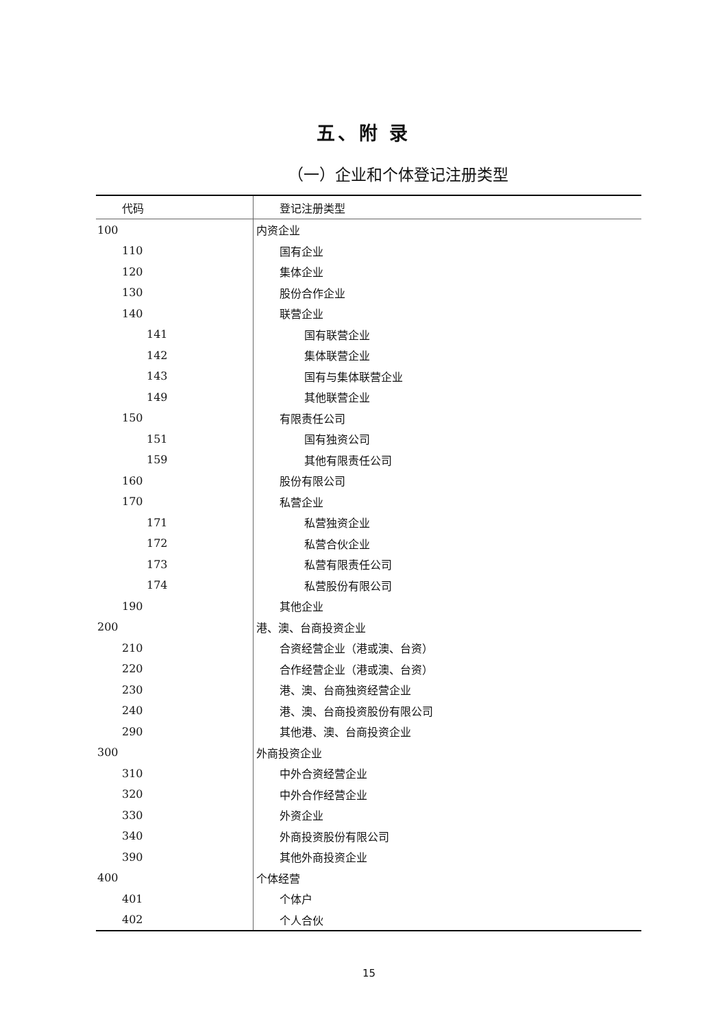五、附 录
（一）企业和个体登记注册类型
| 代码 | 登记注册类型 |
| --- | --- |
| 100 | 内资企业 |
| 110 | 国有企业 |
| 120 | 集体企业 |
| 130 | 股份合作企业 |
| 140 | 联营企业 |
| 141 | 国有联营企业 |
| 142 | 集体联营企业 |
| 143 | 国有与集体联营企业 |
| 149 | 其他联营企业 |
| 150 | 有限责任公司 |
| 151 | 国有独资公司 |
| 159 | 其他有限责任公司 |
| 160 | 股份有限公司 |
| 170 | 私营企业 |
| 171 | 私营独资企业 |
| 172 | 私营合伙企业 |
| 173 | 私营有限责任公司 |
| 174 | 私营股份有限公司 |
| 190 | 其他企业 |
| 200 | 港、澳、台商投资企业 |
| 210 | 合资经营企业（港或澳、台资） |
| 220 | 合作经营企业（港或澳、台资） |
| 230 | 港、澳、台商独资经营企业 |
| 240 | 港、澳、台商投资股份有限公司 |
| 290 | 其他港、澳、台商投资企业 |
| 300 | 外商投资企业 |
| 310 | 中外合资经营企业 |
| 320 | 中外合作经营企业 |
| 330 | 外资企业 |
| 340 | 外商投资股份有限公司 |
| 390 | 其他外商投资企业 |
| 400 | 个体经营 |
| 401 | 个体户 |
| 402 | 个人合伙 |
15